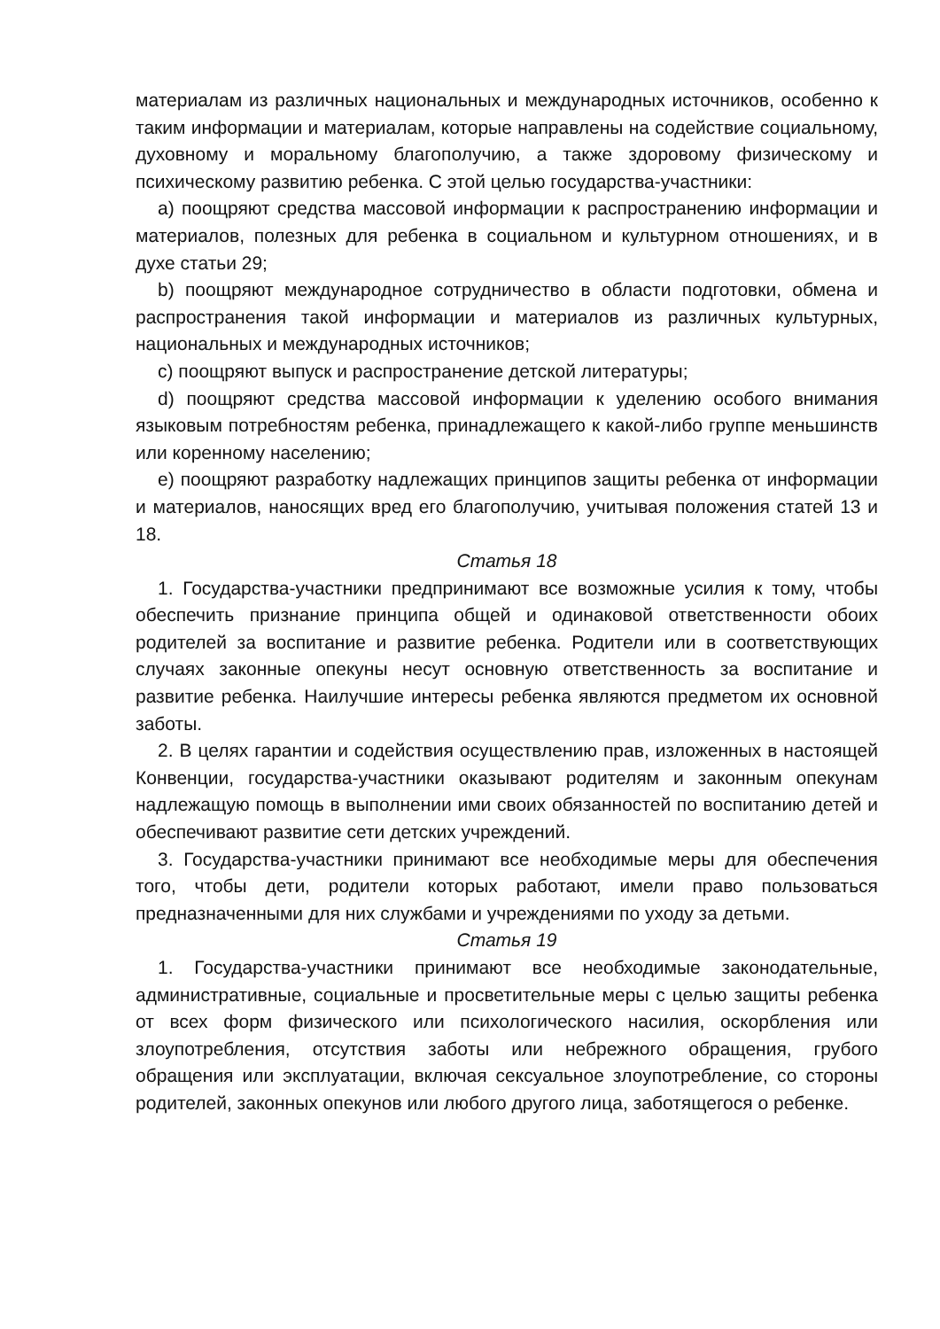материалам из различных национальных и международных источников, особенно к таким информации и материалам, которые направлены на содействие социальному, духовному и моральному благополучию, а также здоровому физическому и психическому развитию ребенка. С этой целью государства-участники:
a) поощряют средства массовой информации к распространению информации и материалов, полезных для ребенка в социальном и культурном отношениях, и в духе статьи 29;
b) поощряют международное сотрудничество в области подготовки, обмена и распространения такой информации и материалов из различных культурных, национальных и международных источников;
c) поощряют выпуск и распространение детской литературы;
d) поощряют средства массовой информации к уделению особого внимания языковым потребностям ребенка, принадлежащего к какой-либо группе меньшинств или коренному населению;
e) поощряют разработку надлежащих принципов защиты ребенка от информации и материалов, наносящих вред его благополучию, учитывая положения статей 13 и 18.
Статья 18
1. Государства-участники предпринимают все возможные усилия к тому, чтобы обеспечить признание принципа общей и одинаковой ответственности обоих родителей за воспитание и развитие ребенка. Родители или в соответствующих случаях законные опекуны несут основную ответственность за воспитание и развитие ребенка. Наилучшие интересы ребенка являются предметом их основной заботы.
2. В целях гарантии и содействия осуществлению прав, изложенных в настоящей Конвенции, государства-участники оказывают родителям и законным опекунам надлежащую помощь в выполнении ими своих обязанностей по воспитанию детей и обеспечивают развитие сети детских учреждений.
3. Государства-участники принимают все необходимые меры для обеспечения того, чтобы дети, родители которых работают, имели право пользоваться предназначенными для них службами и учреждениями по уходу за детьми.
Статья 19
1. Государства-участники принимают все необходимые законодательные, административные, социальные и просветительные меры с целью защиты ребенка от всех форм физического или психологического насилия, оскорбления или злоупотребления, отсутствия заботы или небрежного обращения, грубого обращения или эксплуатации, включая сексуальное злоупотребление, со стороны родителей, законных опекунов или любого другого лица, заботящегося о ребенке.